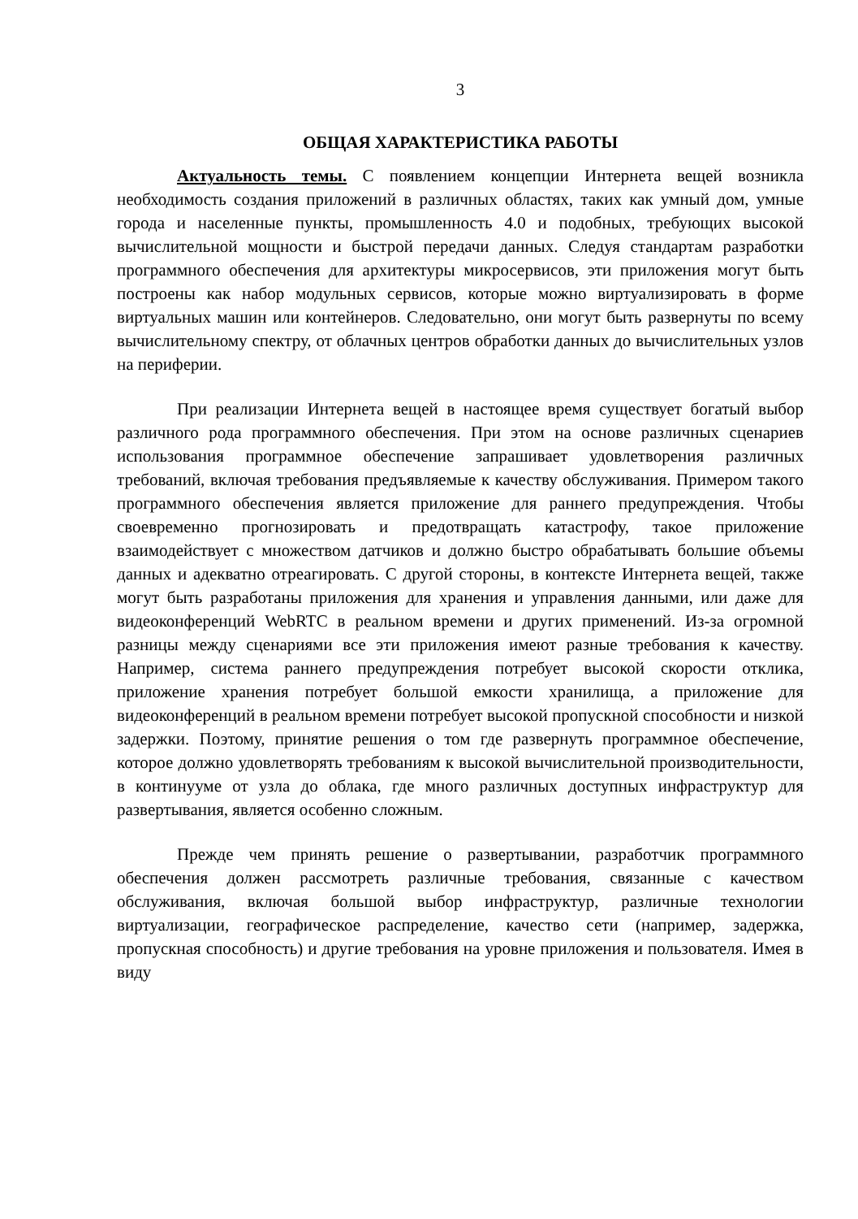3
ОБЩАЯ ХАРАКТЕРИСТИКА РАБОТЫ
Актуальность темы. С появлением концепции Интернета вещей возникла необходимость создания приложений в различных областях, таких как умный дом, умные города и населенные пункты, промышленность 4.0 и подобных, требующих высокой вычислительной мощности и быстрой передачи данных. Следуя стандартам разработки программного обеспечения для архитектуры микросервисов, эти приложения могут быть построены как набор модульных сервисов, которые можно виртуализировать в форме виртуальных машин или контейнеров. Следовательно, они могут быть развернуты по всему вычислительному спектру, от облачных центров обработки данных до вычислительных узлов на периферии.
При реализации Интернета вещей в настоящее время существует богатый выбор различного рода программного обеспечения. При этом на основе различных сценариев использования программное обеспечение запрашивает удовлетворения различных требований, включая требования предъявляемые к качеству обслуживания. Примером такого программного обеспечения является приложение для раннего предупреждения. Чтобы своевременно прогнозировать и предотвращать катастрофу, такое приложение взаимодействует с множеством датчиков и должно быстро обрабатывать большие объемы данных и адекватно отреагировать. С другой стороны, в контексте Интернета вещей, также могут быть разработаны приложения для хранения и управления данными, или даже для видеоконференций WebRTC в реальном времени и других применений. Из-за огромной разницы между сценариями все эти приложения имеют разные требования к качеству. Например, система раннего предупреждения потребует высокой скорости отклика, приложение хранения потребует большой емкости хранилища, а приложение для видеоконференций в реальном времени потребует высокой пропускной способности и низкой задержки. Поэтому, принятие решения о том где развернуть программное обеспечение, которое должно удовлетворять требованиям к высокой вычислительной производительности, в континууме от узла до облака, где много различных доступных инфраструктур для развертывания, является особенно сложным.
Прежде чем принять решение о развертывании, разработчик программного обеспечения должен рассмотреть различные требования, связанные с качеством обслуживания, включая большой выбор инфраструктур, различные технологии виртуализации, географическое распределение, качество сети (например, задержка, пропускная способность) и другие требования на уровне приложения и пользователя. Имея в виду